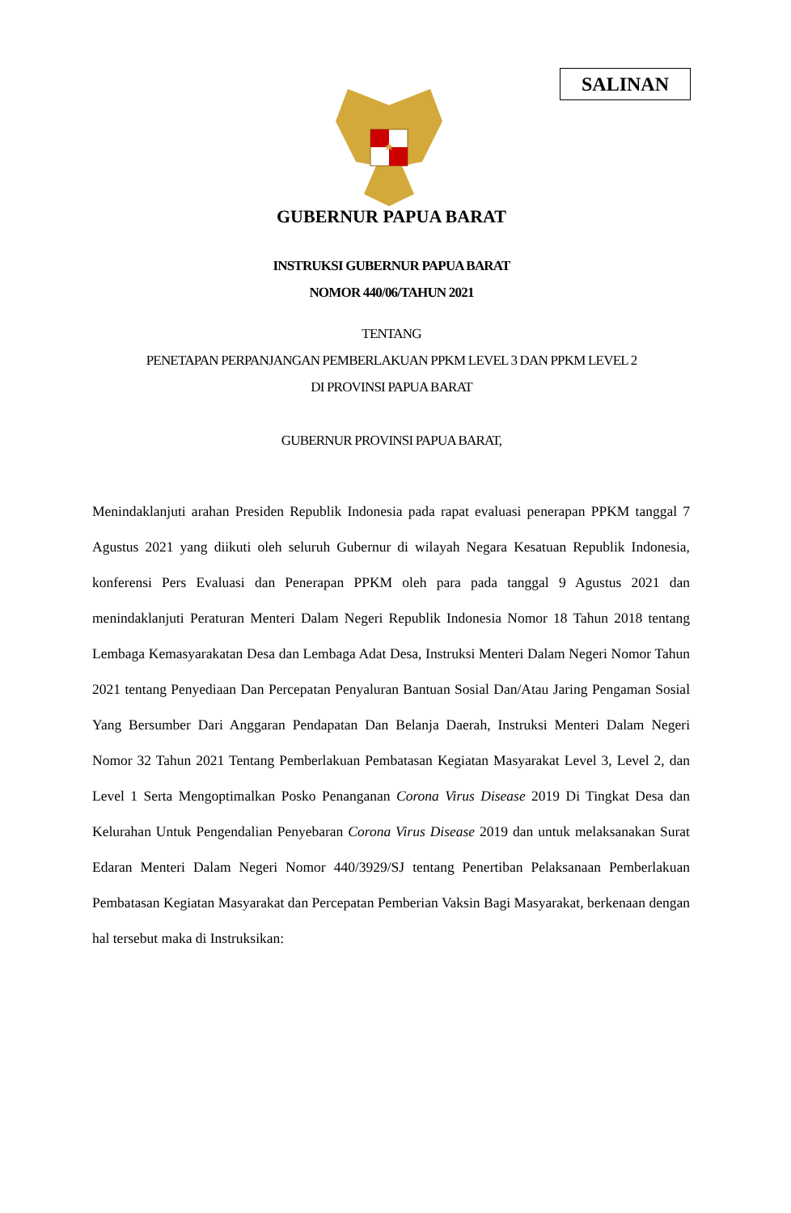SALINAN
GUBERNUR PAPUA BARAT
INSTRUKSI GUBERNUR PAPUA BARAT
NOMOR 440/06/TAHUN 2021
TENTANG
PENETAPAN PERPANJANGAN PEMBERLAKUAN PPKM LEVEL 3 DAN PPKM LEVEL 2
DI PROVINSI PAPUA BARAT
GUBERNUR PROVINSI PAPUA BARAT,
Menindaklanjuti arahan Presiden Republik Indonesia pada rapat evaluasi penerapan PPKM tanggal 7 Agustus 2021 yang diikuti oleh seluruh Gubernur di wilayah Negara Kesatuan Republik Indonesia, konferensi Pers Evaluasi dan Penerapan PPKM oleh para pada tanggal 9 Agustus 2021 dan menindaklanjuti Peraturan Menteri Dalam Negeri Republik Indonesia Nomor 18 Tahun 2018 tentang Lembaga Kemasyarakatan Desa dan Lembaga Adat Desa, Instruksi Menteri Dalam Negeri Nomor Tahun 2021 tentang Penyediaan Dan Percepatan Penyaluran Bantuan Sosial Dan/Atau Jaring Pengaman Sosial Yang Bersumber Dari Anggaran Pendapatan Dan Belanja Daerah, Instruksi Menteri Dalam Negeri Nomor 32 Tahun 2021 Tentang Pemberlakuan Pembatasan Kegiatan Masyarakat Level 3, Level 2, dan Level 1 Serta Mengoptimalkan Posko Penanganan Corona Virus Disease 2019 Di Tingkat Desa dan Kelurahan Untuk Pengendalian Penyebaran Corona Virus Disease 2019 dan untuk melaksanakan Surat Edaran Menteri Dalam Negeri Nomor 440/3929/SJ tentang Penertiban Pelaksanaan Pemberlakuan Pembatasan Kegiatan Masyarakat dan Percepatan Pemberian Vaksin Bagi Masyarakat, berkenaan dengan hal tersebut maka di Instruksikan: